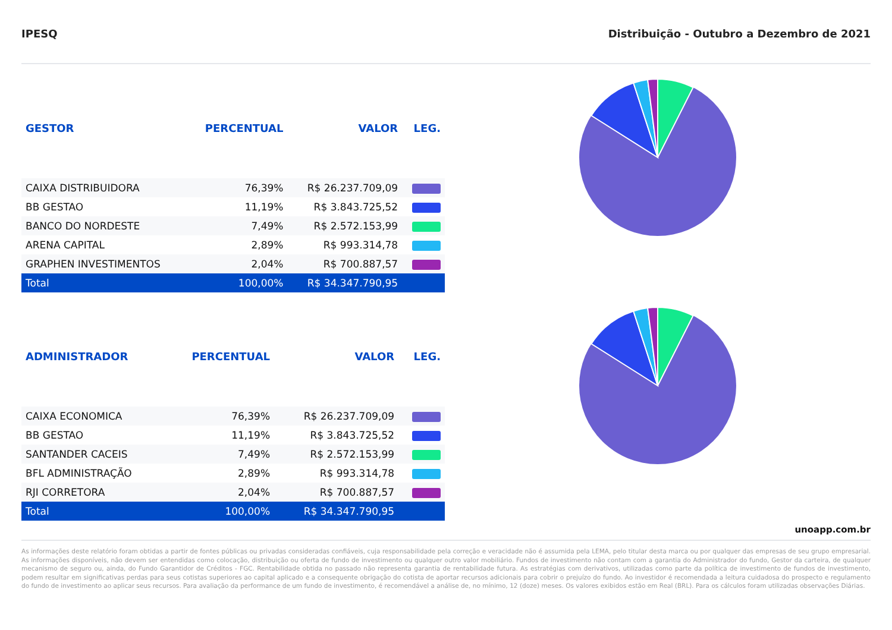IPESQ Distribuição - Outubro a Dezembro de 2021
| GESTOR | PERCENTUAL | VALOR | LEG. |
| --- | --- | --- | --- |
| CAIXA DISTRIBUIDORA | 76,39% | R$ 26.237.709,09 | |
| BB GESTAO | 11,19% | R$ 3.843.725,52 | |
| BANCO DO NORDESTE | 7,49% | R$ 2.572.153,99 | |
| ARENA CAPITAL | 2,89% | R$ 993.314,78 | |
| GRAPHEN INVESTIMENTOS | 2,04% | R$ 700.887,57 | |
| Total | 100,00% | R$ 34.347.790,95 | |
| ADMINISTRADOR | PERCENTUAL | VALOR | LEG. |
| --- | --- | --- | --- |
| CAIXA ECONOMICA | 76,39% | R$ 26.237.709,09 | |
| BB GESTAO | 11,19% | R$ 3.843.725,52 | |
| SANTANDER CACEIS | 7,49% | R$ 2.572.153,99 | |
| BFL ADMINISTRAÇÃO | 2,89% | R$ 993.314,78 | |
| RJI CORRETORA | 2,04% | R$ 700.887,57 | |
| Total | 100,00% | R$ 34.347.790,95 | |
unoapp.com.br
As informações deste relatório foram obtidas a partir de fontes públicas ou privadas consideradas confiáveis, cuja responsabilidade pela correção e veracidade não é assumida pela LEMA, pelo titular desta marca ou por qualquer das empresas de seu grupo empresarial. As informações disponíveis, não devem ser entendidas como colocação, distribuição ou oferta de fundo de investimento ou qualquer outro valor mobiliário. Fundos de investimento não contam com a garantia do Administrador do fundo, Gestor da carteira, de qualquer mecanismo de seguro ou, ainda, do Fundo Garantidor de Créditos - FGC. Rentabilidade obtida no passado não representa garantia de rentabilidade futura. As estratégias com derivativos, utilizadas como parte da política de investimento de fundos de investimento, podem resultar em significativas perdas para seus cotistas superiores ao capital aplicado e a consequente obrigação do cotista de aportar recursos adicionais para cobrir o prejuízo do fundo. Ao investidor é recomendada a leitura cuidadosa do prospecto e regulamento do fundo de investimento ao aplicar seus recursos. Para avaliação da performance de um fundo de investimento, é recomendável a análise de, no mínimo, 12 (doze) meses. Os valores exibidos estão em Real (BRL). Para os cálculos foram utilizadas observações Diárias.